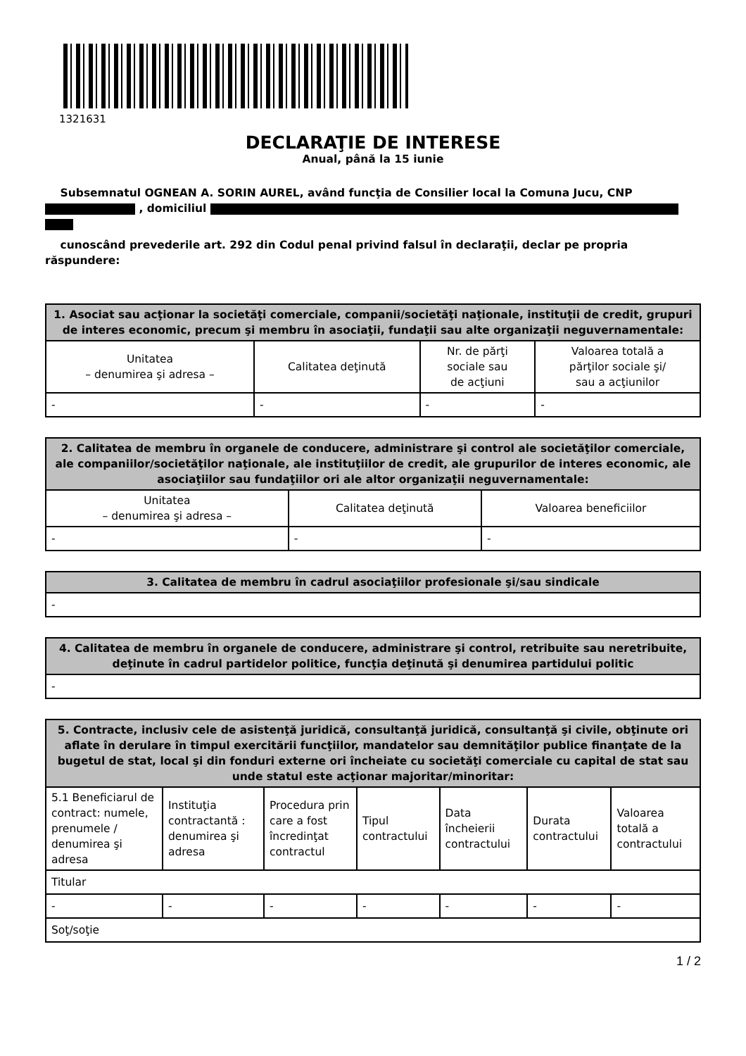1321631
DECLARAŢIE DE INTERESE
Anual, până la 15 iunie
Subsemnatul OGNEAN A. SORIN AUREL, având funcţia de Consilier local la Comuna Jucu, CNP
, domiciliul
cunoscând prevederile art. 292 din Codul penal privind falsul în declaraţii, declar pe propria răspundere:
| 1. Asociat sau acţionar la societăţi comerciale, companii/societăţi naţionale, instituţii de credit, grupuri de interes economic, precum şi membru în asociaţii, fundaţii sau alte organizaţii neguvernamentale: | | | |
| --- | --- | --- | --- |
| Unitatea – denumirea şi adresa – | Calitatea deţinută | Nr. de părţi sociale sau de acţiuni | Valoarea totală a părţilor sociale şi/ sau a acţiunilor |
| - | - | - | - |
| 2. Calitatea de membru în organele de conducere, administrare şi control ale societăţilor comerciale, ale companiilor/societăţilor naţionale, ale instituţiilor de credit, ale grupurilor de interes economic, ale asociaţiilor sau fundaţiilor ori ale altor organizaţii neguvernamentale: | | |
| --- | --- | --- |
| Unitatea – denumirea şi adresa – | Calitatea deţinută | Valoarea beneficiilor |
| - | - | - |
| 3. Calitatea de membru în cadrul asociaţiilor profesionale şi/sau sindicale |
| --- |
| - |
| 4. Calitatea de membru în organele de conducere, administrare şi control, retribuite sau neretribuite, deţinute în cadrul partidelor politice, funcţia deţinută şi denumirea partidului politic |
| --- |
| - |
| 5. Contracte, inclusiv cele de asistenţă juridică, consultanţă juridică, consultanţă şi civile, obţinute ori aflate în derulare în timpul exercitării funcţiilor, mandatelor sau demnităţilor publice finanţate de la bugetul de stat, local şi din fonduri externe ori încheiate cu societăţi comerciale cu capital de stat sau unde statul este acţionar majoritar/minoritar: | | | | | | |
| --- | --- | --- | --- | --- | --- | --- |
| 5.1 Beneficiarul de contract: numele, prenumele / denumirea şi adresa | Instituţia contractantă : denumirea şi adresa | Procedura prin care a fost încredinţat contractul | Tipul contractului | Data încheierii contractului | Durata contractului | Valoarea totală a contractului |
| Titular | | | | | | |
| - | - | - | - | - | - | - |
| Soţ/soţie | | | | | | |
1 / 2